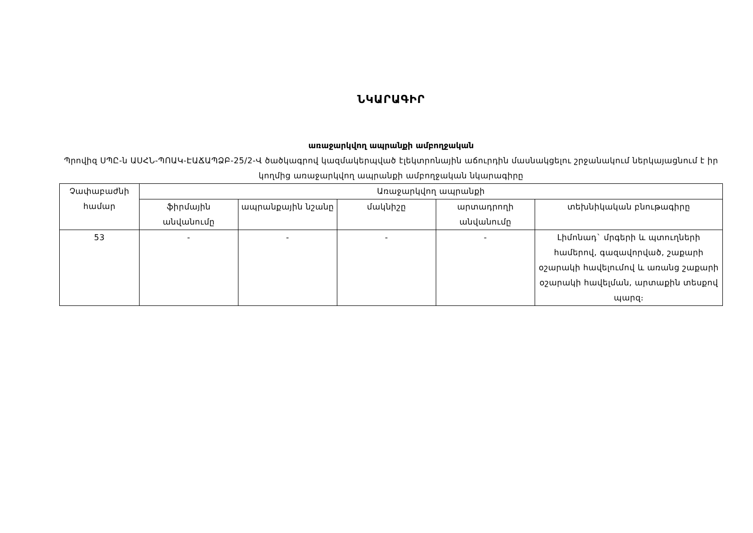ՆԿԱՐԱԳԻՐ
առաջարկվող ապրանքի ամբողջական
Պրովիզ ՍՊԸ-ն ԱՍՀՆ-ՊՈԱԿ-ԷԱՃԱՊՁԲ-25/2-Վ ծածկագրով կազմակերպված էլեկտրոնային աճուրդին մասնակցելու շրջանակում ներկայացնում է իր կողմից առաջարկվող ապրանքի ամբողջական նկարագիրը
| Չափաբաժնի համար | Առաջարկվող ապրանքի | | | | |
| --- | --- | --- | --- | --- | --- |
| | ֆիրմային անվանումը | ապրանքային նշանը | մակնիշը | արտադրողի անվանումը | տեխնիկական բնութագիրը |
| 53 | - | - | - | - | Լիմոնադ` մրգերի և պտուղների համերով, գազավորված, շաքարի օշարակի հավելումով և առանց շաքարի օշարակի հավելման, արտաքին տեսքով պարզ։ |